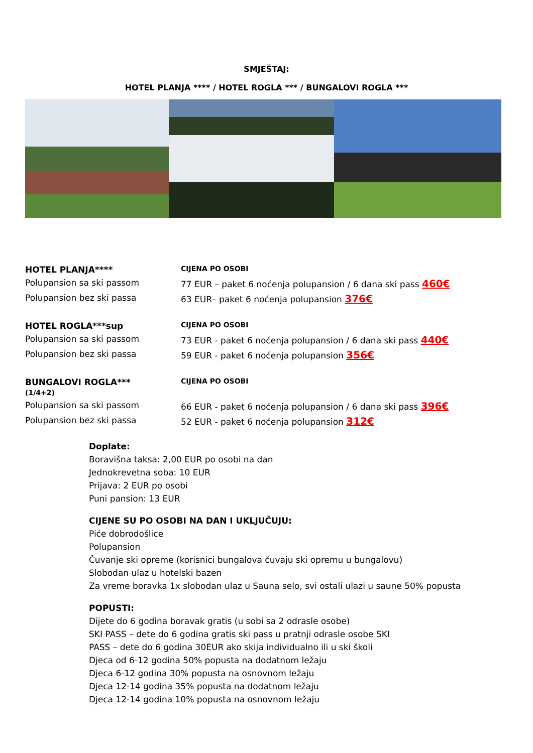SMJEŠTAJ:
HOTEL PLANJA **** / HOTEL ROGLA *** / BUNGALOVI ROGLA ***
| HOTEL PLANJA**** | CIJENA PO OSOBI |
| Polupansion sa ski passom | 77 EUR – paket 6 noćenja polupansion / 6 dana ski pass 460€ |
| Polupansion bez ski passa | 63 EUR– paket 6 noćenja polupansion 376€ |
| HOTEL ROGLA***sup | CIJENA PO OSOBI |
| Polupansion sa ski passom | 73 EUR - paket 6 noćenja polupansion / 6 dana ski pass 440€ |
| Polupansion bez ski passa | 59 EUR - paket 6 noćenja polupansion 356€ |
| BUNGALOVI ROGLA*** (1/4+2) | CIJENA PO OSOBI |
| Polupansion sa ski passom | 66 EUR - paket 6 noćenja polupansion / 6 dana ski pass 396€ |
| Polupansion bez ski passa | 52 EUR - paket 6 noćenja polupansion 312€ |
Doplate:
Boravišna taksa: 2,00 EUR po osobi na dan
Jednokrevetna soba: 10 EUR
Prijava: 2 EUR po osobi
Puni pansion: 13 EUR
CIJENE SU PO OSOBI NA DAN I UKLJUČUJU:
Piće dobrodošlice
Polupansion
Čuvanje ski opreme (korisnici bungalova čuvaju ski opremu u bungalovu)
Slobodan ulaz u hotelski bazen
Za vreme boravka 1x slobodan ulaz u Sauna selo, svi ostali ulazi u saune 50% popusta
POPUSTI:
Dijete do 6 godina boravak gratis (u sobi sa 2 odrasle osobe)
SKI PASS – dete do 6 godina gratis ski pass u pratnji odrasle osobe SKI
PASS – dete do 6 godina 30EUR ako skija individualno ili u ski školi
Djeca od 6-12 godina 50% popusta na dodatnom ležaju
Djeca 6-12 godina 30% popusta na osnovnom ležaju
Djeca 12-14 godina 35% popusta na dodatnom ležaju
Djeca 12-14 godina 10% popusta na osnovnom ležaju